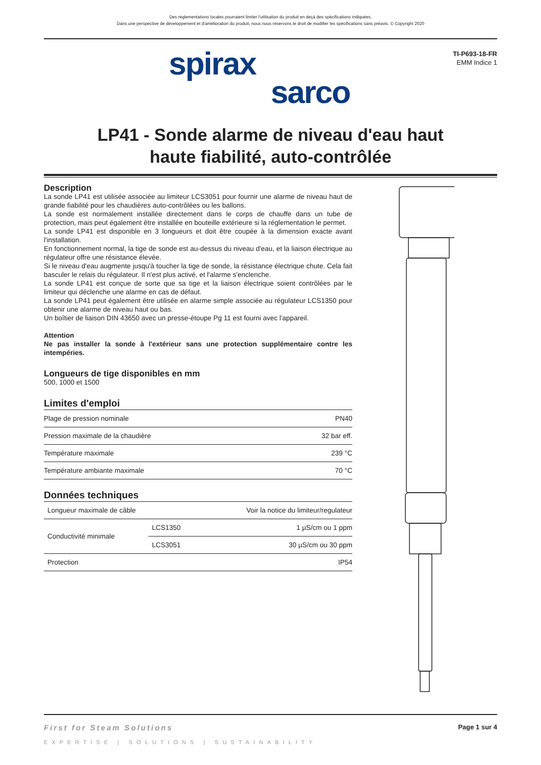Des règlementations locales pourraient limiter l'utilisation du produit en deçà des spécifications indiquées.
Dans une perspective de développement et d'amélioration du produit, nous nous réservons le droit de modifier les spécifications sans préavis. © Copyright 2020
spirax
sarco
TI-P693-18-FR
EMM Indice 1
LP41 - Sonde alarme de niveau d'eau haut
haute fiabilité, auto-contrôlée
Description
La sonde LP41 est utilisée associée au limiteur LCS3051 pour fournir une alarme de niveau haut de grande fiabilité pour les chaudières auto-contrôlées ou les ballons.
La sonde est normalement installée directement dans le corps de chauffe dans un tube de protection, mais peut également être installée en bouteille extérieure si la réglementation le permet.
La sonde LP41 est disponible en 3 longueurs et doit être coupée à la dimension exacte avant l'installation.
En fonctionnement normal, la tige de sonde est au-dessus du niveau d'eau, et la liaison électrique au régulateur offre une résistance élevée.
Si le niveau d'eau augmente jusqu'à toucher la tige de sonde, la résistance électrique chute. Cela fait basculer le relais du régulateur. Il n'est plus activé, et l'alarme s'enclenche.
La sonde LP41 est conçue de sorte que sa tige et la liaison électrique soient contrôlées par le limiteur qui déclenche une alarme en cas de défaut.
La sonde LP41 peut également être utilisée en alarme simple associée au régulateur LCS1350 pour obtenir une alarme de niveau haut ou bas.
Un boîtier de liaison DIN 43650 avec un presse-étoupe Pg 11 est fourni avec l'appareil.
Attention
Ne pas installer la sonde à l'extérieur sans une protection supplémentaire contre les intempéries.
Longueurs de tige disponibles en mm
500, 1000 et 1500
Limites d'emploi
| Plage de pression nominale | PN40 |
| Pression maximale de la chaudière | 32 bar eff. |
| Température maximale | 239 °C |
| Température ambiante maximale | 70 °C |
Données techniques
| Longueur maximale de câble | | Voir la notice du limiteur/regulateur |
| Conductivité minimale | LCS1350 | 1 µS/cm ou 1 ppm |
| | LCS3051 | 30 µS/cm ou 30 ppm |
| Protection | | IP54 |
First for Steam Solutions Page 1 sur 4
EXPERTISE | SOLUTIONS | SUSTAINABILITY